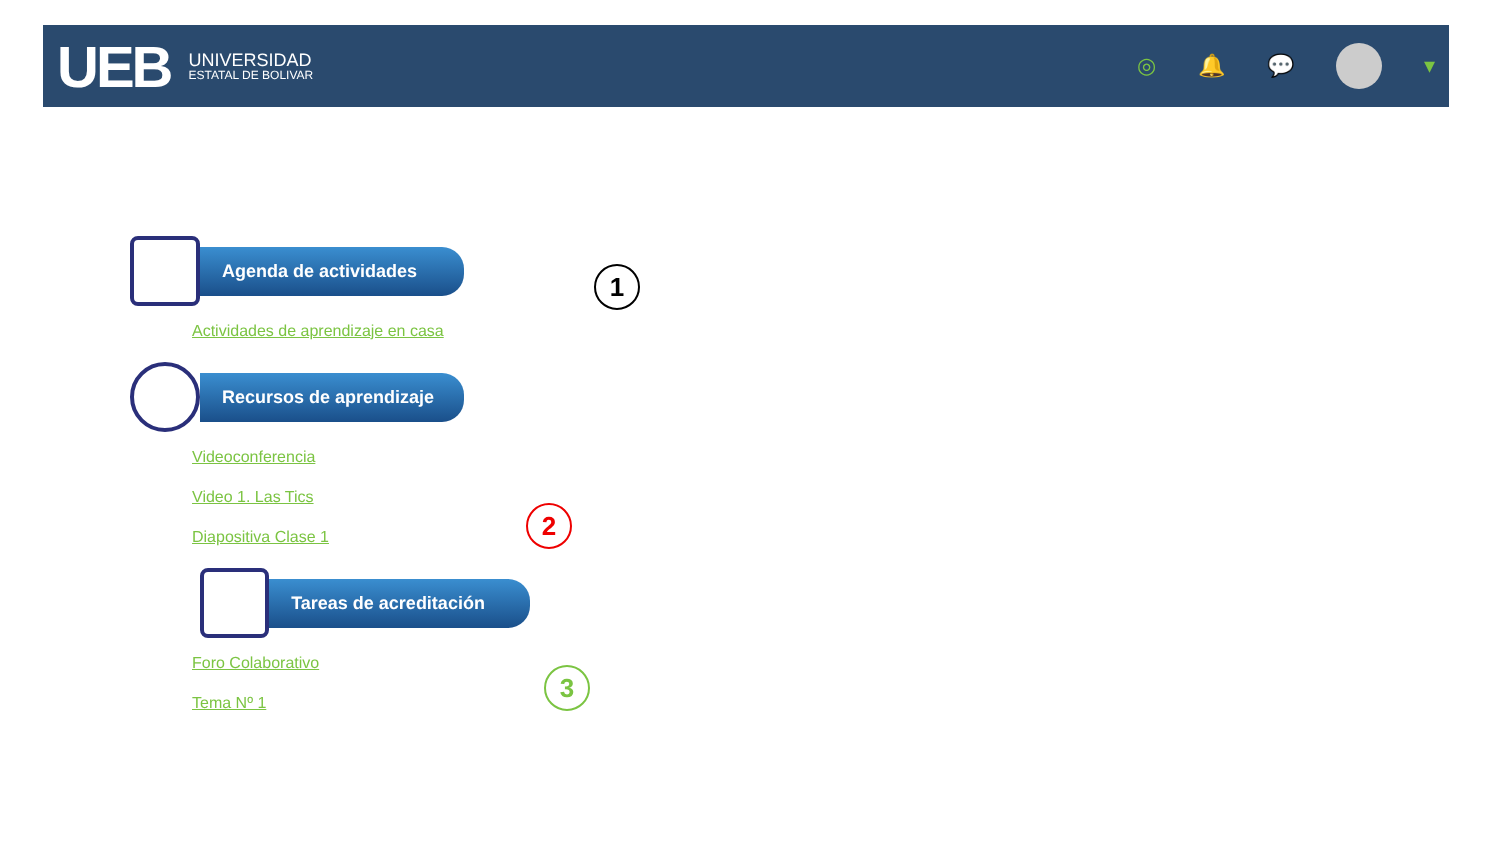UEB
UNIVERSIDAD
ESTATAL DE BOLIVAR
◎ 🔔 💬 ▾
Agenda de actividades
Actividades de aprendizaje en casa
Recursos de aprendizaje
Videoconferencia
Video 1. Las Tics
Diapositiva Clase 1
Tareas de acreditación
Foro Colaborativo
Tema Nº 1
1
2
3